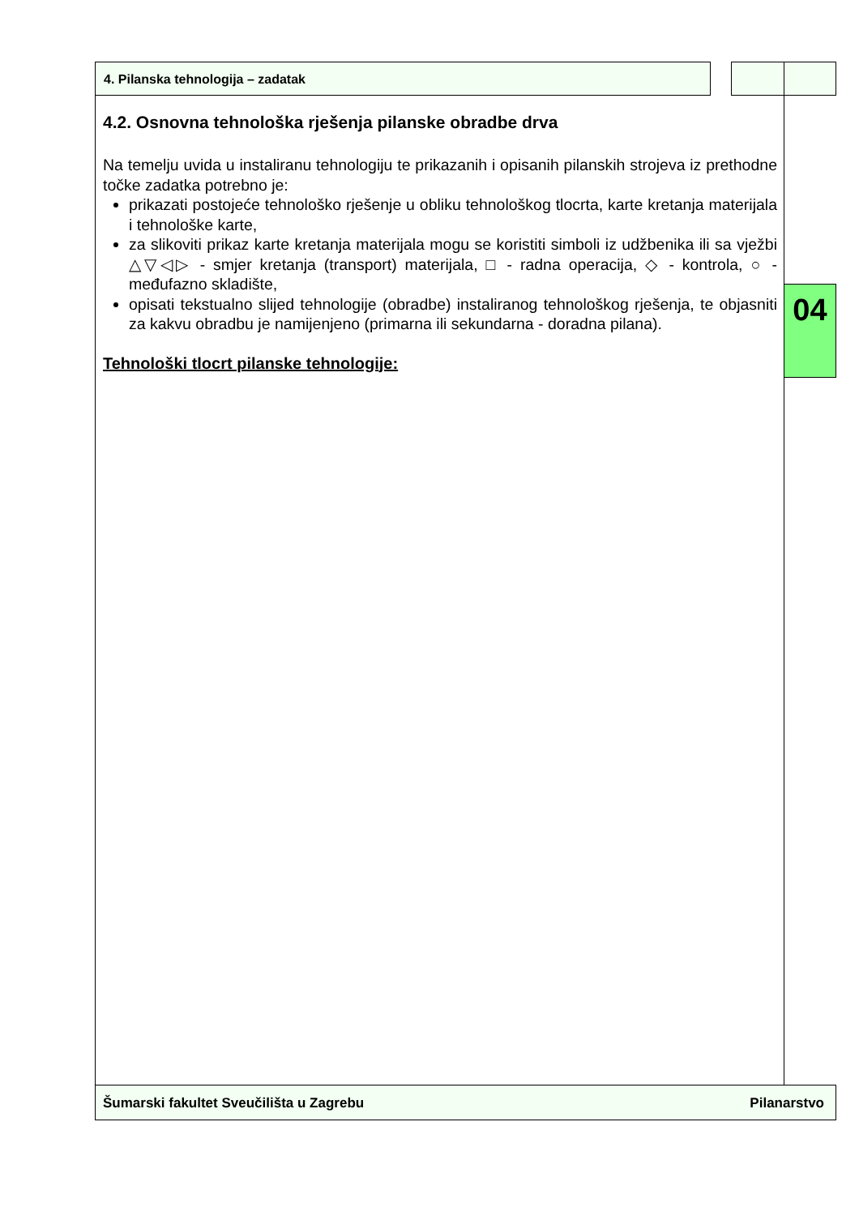4. Pilanska tehnologija – zadatak
4.2. Osnovna tehnološka rješenja pilanske obradbe drva
Na temelju uvida u instaliranu tehnologiju te prikazanih i opisanih pilanskih strojeva iz prethodne točke zadatka potrebno je:
prikazati postojeće tehnološko rješenje u obliku tehnološkog tlocrta, karte kretanja materijala i tehnološke karte,
za slikoviti prikaz karte kretanja materijala mogu se koristiti simboli iz udžbenika ili sa vježbi △▽◁▷ - smjer kretanja (transport) materijala, □ - radna operacija, ◇ - kontrola, ○ - međufazno skladište,
opisati tekstualno slijed tehnologije (obradbe) instaliranog tehnološkog rješenja, te objasniti za kakvu obradbu je namijenjeno (primarna ili sekundarna - doradna pilana).
Tehnološki tlocrt pilanske tehnologije:
04
Šumarski fakultet Sveučilišta u Zagrebu Pilanarstvo